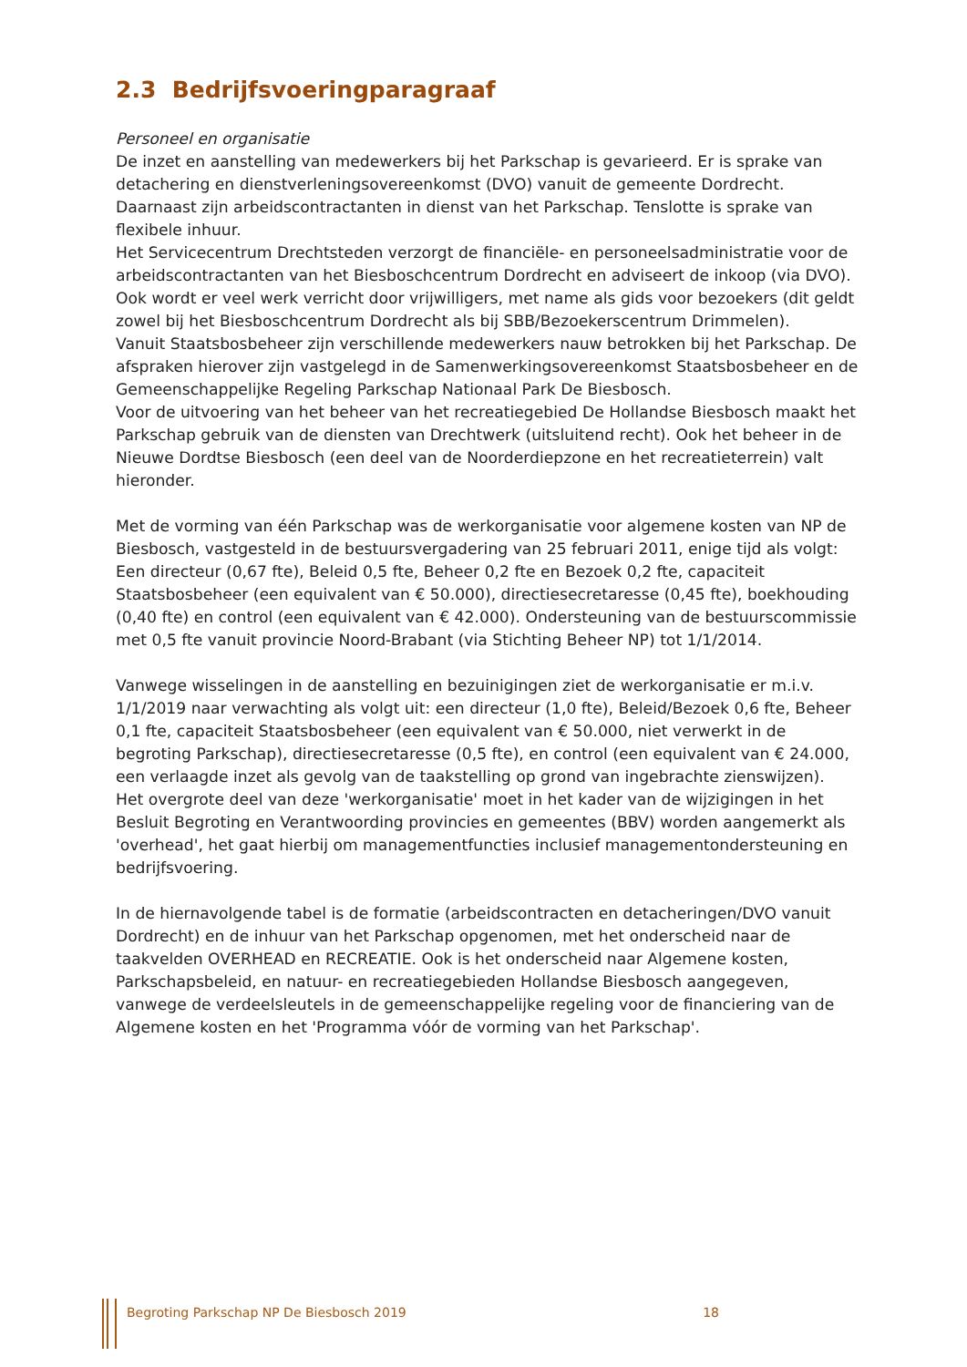2.3 Bedrijfsvoeringparagraaf
Personeel en organisatie
De inzet en aanstelling van medewerkers bij het Parkschap is gevarieerd. Er is sprake van detachering en dienstverleningsovereenkomst (DVO) vanuit de gemeente Dordrecht. Daarnaast zijn arbeidscontractanten in dienst van het Parkschap. Tenslotte is sprake van flexibele inhuur.
Het Servicecentrum Drechtsteden verzorgt de financiële- en personeelsadministratie voor de arbeidscontractanten van het Biesboschcentrum Dordrecht en adviseert de inkoop (via DVO).
Ook wordt er veel werk verricht door vrijwilligers, met name als gids voor bezoekers (dit geldt zowel bij het Biesboschcentrum Dordrecht als bij SBB/Bezoekerscentrum Drimmelen).
Vanuit Staatsbosbeheer zijn verschillende medewerkers nauw betrokken bij het Parkschap. De afspraken hierover zijn vastgelegd in de Samenwerkingsovereenkomst Staatsbosbeheer en de Gemeenschappelijke Regeling Parkschap Nationaal Park De Biesbosch.
Voor de uitvoering van het beheer van het recreatiegebied De Hollandse Biesbosch maakt het Parkschap gebruik van de diensten van Drechtwerk (uitsluitend recht). Ook het beheer in de Nieuwe Dordtse Biesbosch (een deel van de Noorderdiepzone en het recreatieterrein) valt hieronder.
Met de vorming van één Parkschap was de werkorganisatie voor algemene kosten van NP de Biesbosch, vastgesteld in de bestuursvergadering van 25 februari 2011, enige tijd als volgt:
Een directeur (0,67 fte), Beleid 0,5 fte, Beheer 0,2 fte en Bezoek 0,2 fte, capaciteit Staatsbosbeheer (een equivalent van € 50.000), directiesecretaresse (0,45 fte), boekhouding (0,40 fte) en control (een equivalent van € 42.000). Ondersteuning van de bestuurscommissie met 0,5 fte vanuit provincie Noord-Brabant (via Stichting Beheer NP) tot 1/1/2014.
Vanwege wisselingen in de aanstelling en bezuinigingen ziet de werkorganisatie er m.i.v. 1/1/2019 naar verwachting als volgt uit: een directeur (1,0 fte), Beleid/Bezoek 0,6 fte, Beheer 0,1 fte, capaciteit Staatsbosbeheer (een equivalent van € 50.000, niet verwerkt in de begroting Parkschap), directiesecretaresse (0,5 fte), en control (een equivalent van € 24.000, een verlaagde inzet als gevolg van de taakstelling op grond van ingebrachte zienswijzen).
Het overgrote deel van deze 'werkorganisatie' moet in het kader van de wijzigingen in het Besluit Begroting en Verantwoording provincies en gemeentes (BBV) worden aangemerkt als 'overhead', het gaat hierbij om managementfuncties inclusief managementondersteuning en bedrijfsvoering.
In de hiernavolgende tabel is de formatie (arbeidscontracten en detacheringen/DVO vanuit Dordrecht) en de inhuur van het Parkschap opgenomen, met het onderscheid naar de taakvelden OVERHEAD en RECREATIE. Ook is het onderscheid naar Algemene kosten, Parkschapsbeleid, en natuur- en recreatiegebieden Hollandse Biesbosch aangegeven, vanwege de verdeelsleutels in de gemeenschappelijke regeling voor de financiering van de Algemene kosten en het 'Programma vóór de vorming van het Parkschap'.
Begroting Parkschap NP De Biesbosch 2019 18